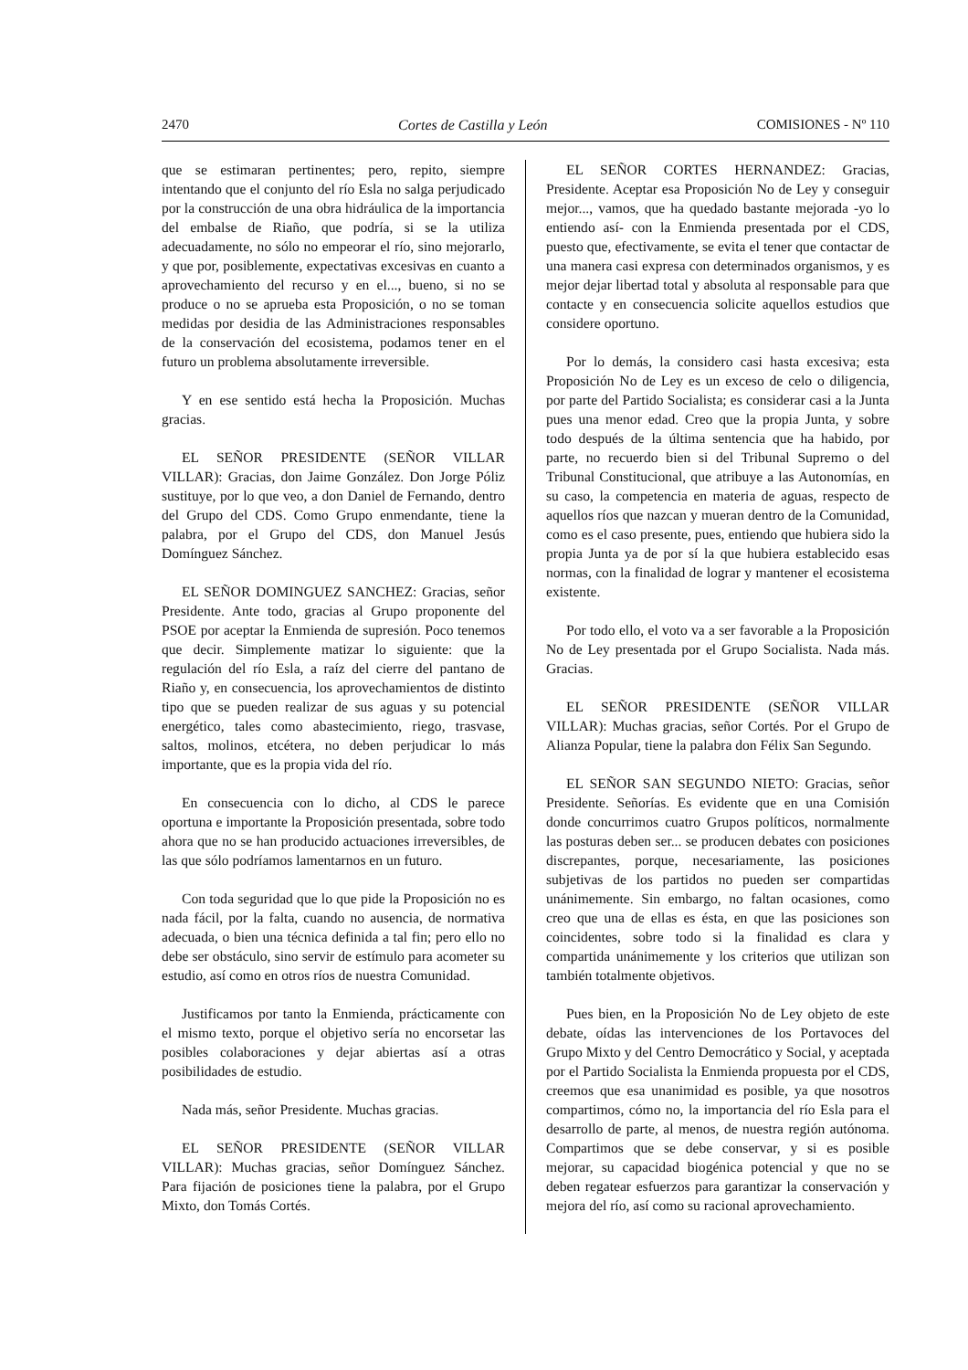2470 Cortes de Castilla y León COMISIONES - Nº 110
que se estimaran pertinentes; pero, repito, siempre intentando que el conjunto del río Esla no salga perjudicado por la construcción de una obra hidráulica de la importancia del embalse de Riaño, que podría, si se la utiliza adecuadamente, no sólo no empeorar el río, sino mejorarlo, y que por, posiblemente, expectativas excesivas en cuanto a aprovechamiento del recurso y en el..., bueno, si no se produce o no se aprueba esta Proposición, o no se toman medidas por desidia de las Administraciones responsables de la conservación del ecosistema, podamos tener en el futuro un problema absolutamente irreversible.
Y en ese sentido está hecha la Proposición. Muchas gracias.
EL SEÑOR PRESIDENTE (SEÑOR VILLAR VILLAR): Gracias, don Jaime González. Don Jorge Póliz sustituye, por lo que veo, a don Daniel de Fernando, dentro del Grupo del CDS. Como Grupo enmendante, tiene la palabra, por el Grupo del CDS, don Manuel Jesús Domínguez Sánchez.
EL SEÑOR DOMINGUEZ SANCHEZ: Gracias, señor Presidente. Ante todo, gracias al Grupo proponente del PSOE por aceptar la Enmienda de supresión. Poco tenemos que decir. Simplemente matizar lo siguiente: que la regulación del río Esla, a raíz del cierre del pantano de Riaño y, en consecuencia, los aprovechamientos de distinto tipo que se pueden realizar de sus aguas y su potencial energético, tales como abastecimiento, riego, trasvase, saltos, molinos, etcétera, no deben perjudicar lo más importante, que es la propia vida del río.
En consecuencia con lo dicho, al CDS le parece oportuna e importante la Proposición presentada, sobre todo ahora que no se han producido actuaciones irreversibles, de las que sólo podríamos lamentarnos en un futuro.
Con toda seguridad que lo que pide la Proposición no es nada fácil, por la falta, cuando no ausencia, de normativa adecuada, o bien una técnica definida a tal fin; pero ello no debe ser obstáculo, sino servir de estímulo para acometer su estudio, así como en otros ríos de nuestra Comunidad.
Justificamos por tanto la Enmienda, prácticamente con el mismo texto, porque el objetivo sería no encorsetar las posibles colaboraciones y dejar abiertas así a otras posibilidades de estudio.
Nada más, señor Presidente. Muchas gracias.
EL SEÑOR PRESIDENTE (SEÑOR VILLAR VILLAR): Muchas gracias, señor Domínguez Sánchez. Para fijación de posiciones tiene la palabra, por el Grupo Mixto, don Tomás Cortés.
EL SEÑOR CORTES HERNANDEZ: Gracias, Presidente. Aceptar esa Proposición No de Ley y conseguir mejor..., vamos, que ha quedado bastante mejorada -yo lo entiendo así- con la Enmienda presentada por el CDS, puesto que, efectivamente, se evita el tener que contactar de una manera casi expresa con determinados organismos, y es mejor dejar libertad total y absoluta al responsable para que contacte y en consecuencia solicite aquellos estudios que considere oportuno.
Por lo demás, la considero casi hasta excesiva; esta Proposición No de Ley es un exceso de celo o diligencia, por parte del Partido Socialista; es considerar casi a la Junta pues una menor edad. Creo que la propia Junta, y sobre todo después de la última sentencia que ha habido, por parte, no recuerdo bien si del Tribunal Supremo o del Tribunal Constitucional, que atribuye a las Autonomías, en su caso, la competencia en materia de aguas, respecto de aquellos ríos que nazcan y mueran dentro de la Comunidad, como es el caso presente, pues, entiendo que hubiera sido la propia Junta ya de por sí la que hubiera establecido esas normas, con la finalidad de lograr y mantener el ecosistema existente.
Por todo ello, el voto va a ser favorable a la Proposición No de Ley presentada por el Grupo Socialista. Nada más. Gracias.
EL SEÑOR PRESIDENTE (SEÑOR VILLAR VILLAR): Muchas gracias, señor Cortés. Por el Grupo de Alianza Popular, tiene la palabra don Félix San Segundo.
EL SEÑOR SAN SEGUNDO NIETO: Gracias, señor Presidente. Señorías. Es evidente que en una Comisión donde concurrimos cuatro Grupos políticos, normalmente las posturas deben ser... se producen debates con posiciones discrepantes, porque, necesariamente, las posiciones subjetivas de los partidos no pueden ser compartidas unánimemente. Sin embargo, no faltan ocasiones, como creo que una de ellas es ésta, en que las posiciones son coincidentes, sobre todo si la finalidad es clara y compartida unánimemente y los criterios que utilizan son también totalmente objetivos.
Pues bien, en la Proposición No de Ley objeto de este debate, oídas las intervenciones de los Portavoces del Grupo Mixto y del Centro Democrático y Social, y aceptada por el Partido Socialista la Enmienda propuesta por el CDS, creemos que esa unanimidad es posible, ya que nosotros compartimos, cómo no, la importancia del río Esla para el desarrollo de parte, al menos, de nuestra región autónoma. Compartimos que se debe conservar, y si es posible mejorar, su capacidad biogénica potencial y que no se deben regatear esfuerzos para garantizar la conservación y mejora del río, así como su racional aprovechamiento.